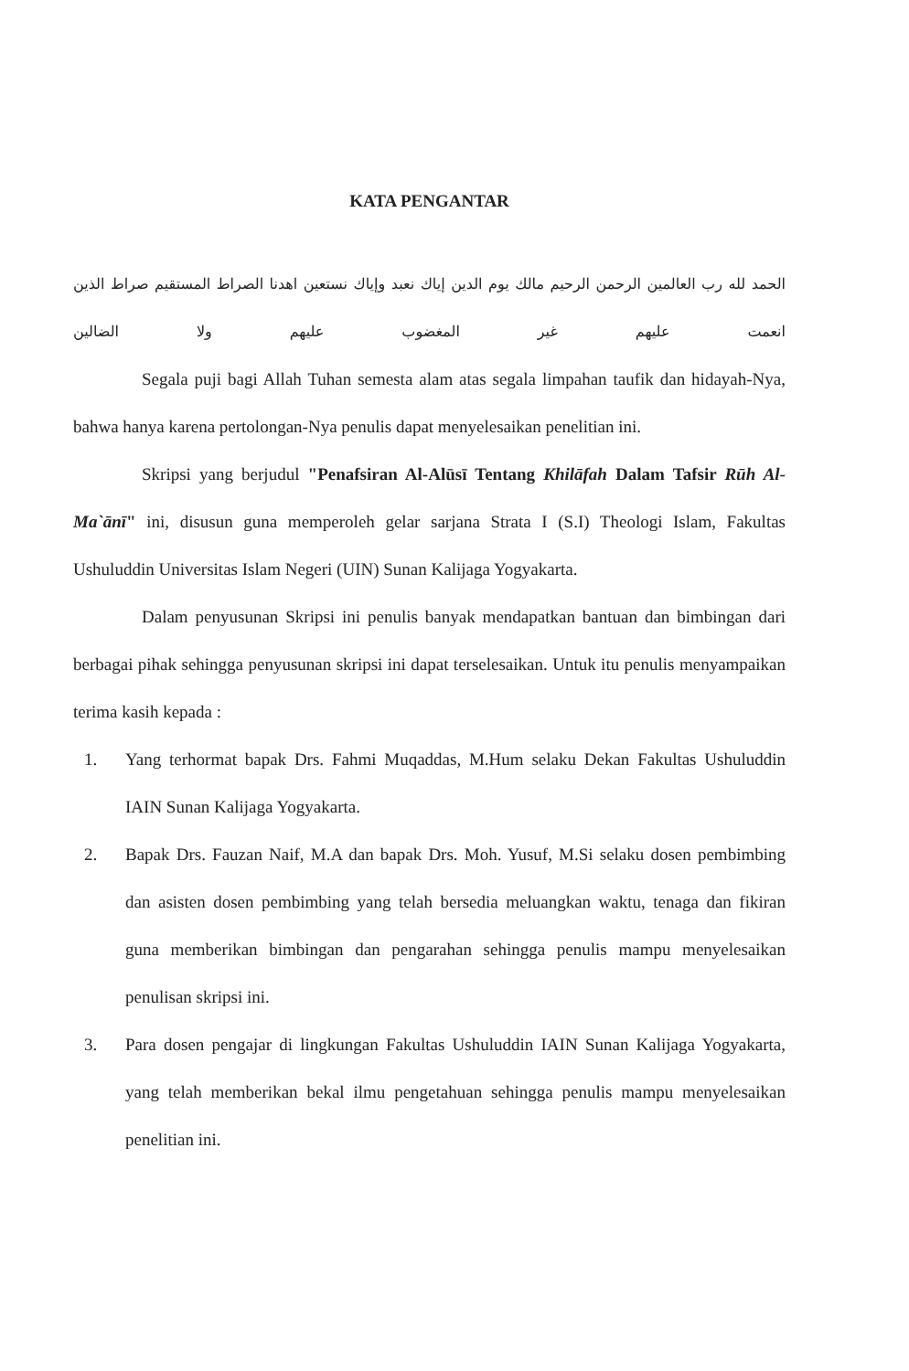KATA PENGANTAR
الحمد لله رب العالمين الرحمن الرحيم مالك يوم الدين إياك نعبد وإياك نستعين اهدنا الصراط المستقيم صراط الذين انعمت عليهم غير المغضوب عليهم ولا الضالين
Segala puji bagi Allah Tuhan semesta alam atas segala limpahan taufik dan hidayah-Nya, bahwa hanya karena pertolongan-Nya penulis dapat menyelesaikan penelitian ini.
Skripsi yang berjudul "Penafsiran Al-Alūsī Tentang Khilāfah Dalam Tafsir Rūh Al-Ma`ānī" ini, disusun guna memperoleh gelar sarjana Strata I (S.I) Theologi Islam, Fakultas Ushuluddin Universitas Islam Negeri (UIN) Sunan Kalijaga Yogyakarta.
Dalam penyusunan Skripsi ini penulis banyak mendapatkan bantuan dan bimbingan dari berbagai pihak sehingga penyusunan skripsi ini dapat terselesaikan. Untuk itu penulis menyampaikan terima kasih kepada :
1. Yang terhormat bapak Drs. Fahmi Muqaddas, M.Hum selaku Dekan Fakultas Ushuluddin IAIN Sunan Kalijaga Yogyakarta.
2. Bapak Drs. Fauzan Naif, M.A dan bapak Drs. Moh. Yusuf, M.Si selaku dosen pembimbing dan asisten dosen pembimbing yang telah bersedia meluangkan waktu, tenaga dan fikiran guna memberikan bimbingan dan pengarahan sehingga penulis mampu menyelesaikan penulisan skripsi ini.
3. Para dosen pengajar di lingkungan Fakultas Ushuluddin IAIN Sunan Kalijaga Yogyakarta, yang telah memberikan bekal ilmu pengetahuan sehingga penulis mampu menyelesaikan penelitian ini.